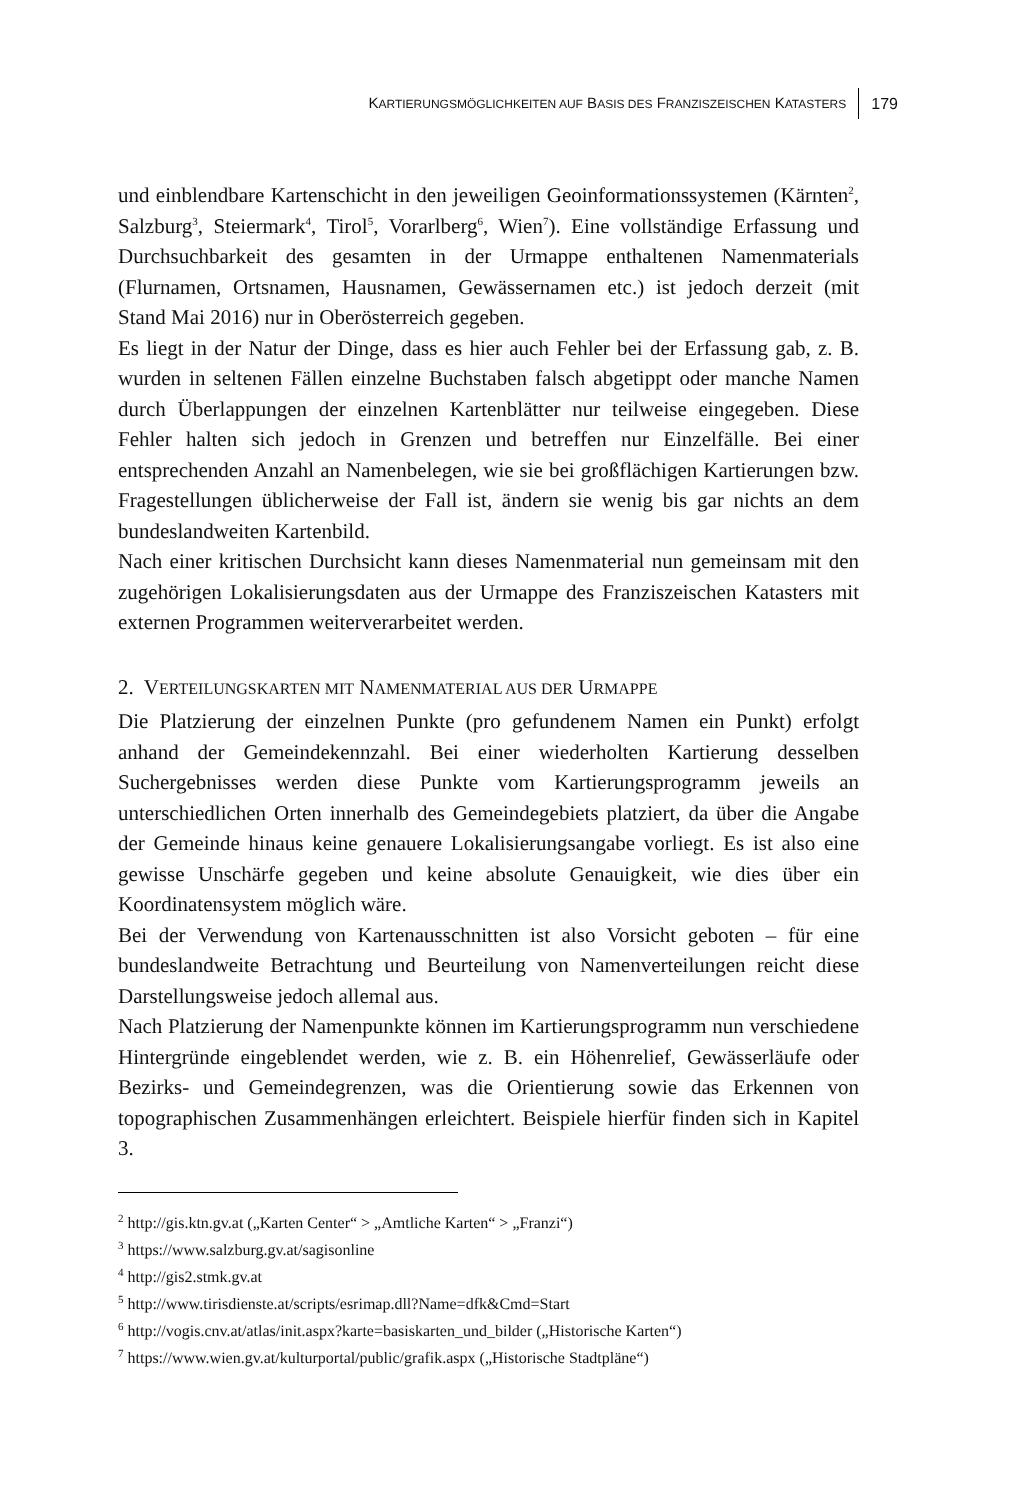KARTIERUNGSMÖGLICHKEITEN AUF BASIS DES FRANZISZEISCHEN KATASTERS 179
und einblendbare Kartenschicht in den jeweiligen Geoinformationssystemen (Kärnten<sup>2</sup>, Salzburg<sup>3</sup>, Steiermark<sup>4</sup>, Tirol<sup>5</sup>, Vorarlberg<sup>6</sup>, Wien<sup>7</sup>). Eine vollständige Erfassung und Durchsuchbarkeit des gesamten in der Urmappe enthaltenen Namenmaterials (Flurnamen, Ortsnamen, Hausnamen, Gewässernamen etc.) ist jedoch derzeit (mit Stand Mai 2016) nur in Oberösterreich gegeben.
Es liegt in der Natur der Dinge, dass es hier auch Fehler bei der Erfassung gab, z. B. wurden in seltenen Fällen einzelne Buchstaben falsch abgetippt oder manche Namen durch Überlappungen der einzelnen Kartenblätter nur teilweise eingegeben. Diese Fehler halten sich jedoch in Grenzen und betreffen nur Einzelfälle. Bei einer entsprechenden Anzahl an Namenbelegen, wie sie bei großflächigen Kartierungen bzw. Fragestellungen üblicherweise der Fall ist, ändern sie wenig bis gar nichts an dem bundeslandweiten Kartenbild.
Nach einer kritischen Durchsicht kann dieses Namenmaterial nun gemeinsam mit den zugehörigen Lokalisierungsdaten aus der Urmappe des Franziszeischen Katasters mit externen Programmen weiterverarbeitet werden.
2. VERTEILUNGSKARTEN MIT NAMENMATERIAL AUS DER URMAPPE
Die Platzierung der einzelnen Punkte (pro gefundenem Namen ein Punkt) erfolgt anhand der Gemeindekennzahl. Bei einer wiederholten Kartierung desselben Suchergebnisses werden diese Punkte vom Kartierungsprogramm jeweils an unterschiedlichen Orten innerhalb des Gemeindegebiets platziert, da über die Angabe der Gemeinde hinaus keine genauere Lokalisierungsangabe vorliegt. Es ist also eine gewisse Unschärfe gegeben und keine absolute Genauigkeit, wie dies über ein Koordinatensystem möglich wäre.
Bei der Verwendung von Kartenausschnitten ist also Vorsicht geboten – für eine bundeslandweite Betrachtung und Beurteilung von Namenverteilungen reicht diese Darstellungsweise jedoch allemal aus.
Nach Platzierung der Namenpunkte können im Kartierungsprogramm nun verschiedene Hintergründe eingeblendet werden, wie z. B. ein Höhenrelief, Gewässerläufe oder Bezirks- und Gemeindegrenzen, was die Orientierung sowie das Erkennen von topographischen Zusammenhängen erleichtert. Beispiele hierfür finden sich in Kapitel 3.
<sup>2</sup> http://gis.ktn.gv.at („Karten Center“ > „Amtliche Karten“ > „Franzi“)
<sup>3</sup> https://www.salzburg.gv.at/sagisonline
<sup>4</sup> http://gis2.stmk.gv.at
<sup>5</sup> http://www.tirisdienste.at/scripts/esrimap.dll?Name=dfk&Cmd=Start
<sup>6</sup> http://vogis.cnv.at/atlas/init.aspx?karte=basiskarten_und_bilder („Historische Karten“)
<sup>7</sup> https://www.wien.gv.at/kulturportal/public/grafik.aspx („Historische Stadtpläne“)